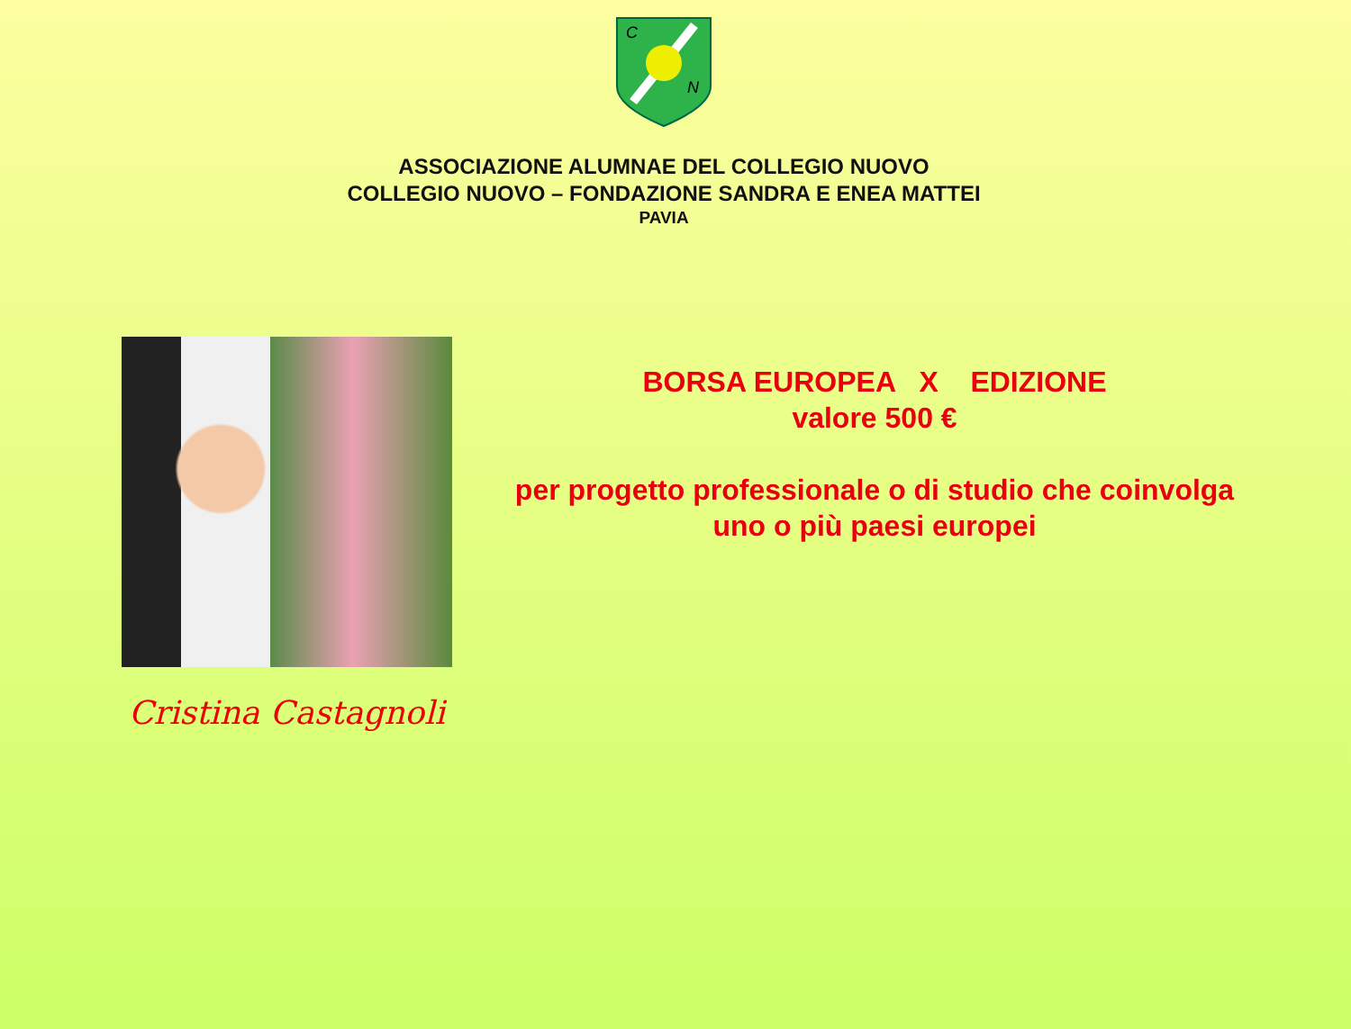C
N
ASSOCIAZIONE ALUMNAE DEL COLLEGIO NUOVO
COLLEGIO NUOVO – FONDAZIONE SANDRA E ENEA MATTEI
PAVIA
Cristina Castagnoli
BORSA EUROPEA X EDIZIONE
valore 500 €
per progetto professionale o di studio che coinvolga
uno o più paesi europei